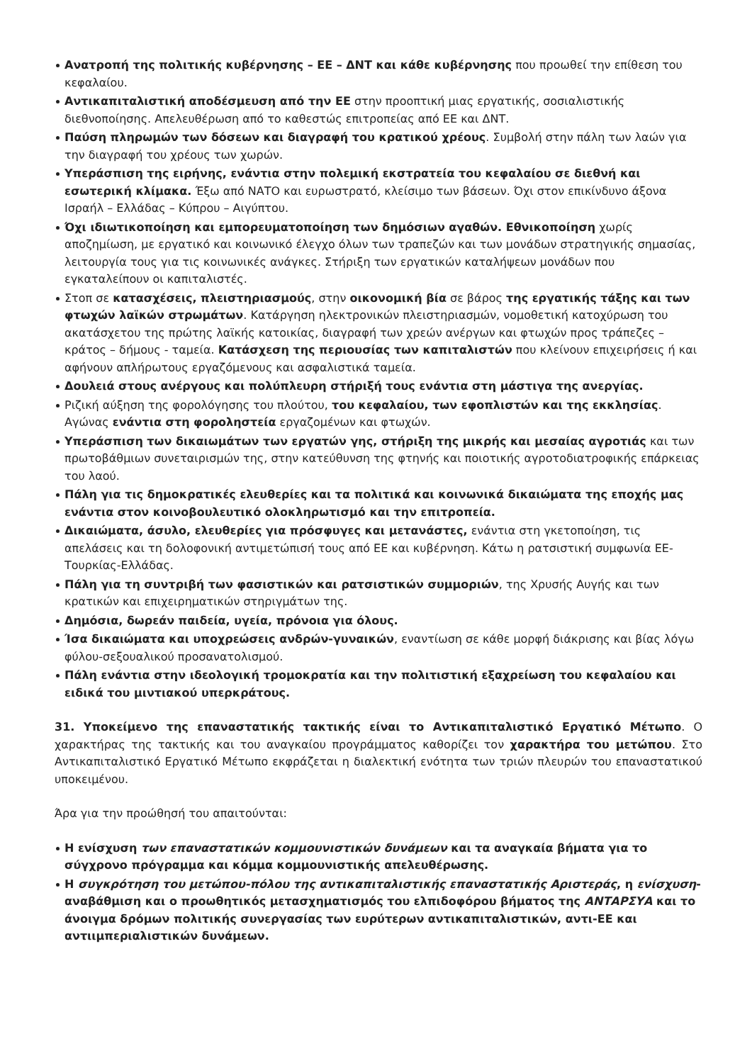Ανατροπή της πολιτικής κυβέρνησης – ΕΕ – ΔΝΤ και κάθε κυβέρνησης που προωθεί την επίθεση του κεφαλαίου.
Αντικαπιταλιστική αποδέσμευση από την ΕΕ στην προοπτική μιας εργατικής, σοσιαλιστικής διεθνοποίησης. Απελευθέρωση από το καθεστώς επιτροπείας από ΕΕ και ΔΝΤ.
Παύση πληρωμών των δόσεων και διαγραφή του κρατικού χρέους. Συμβολή στην πάλη των λαών για την διαγραφή του χρέους των χωρών.
Υπεράσπιση της ειρήνης, ενάντια στην πολεμική εκστρατεία του κεφαλαίου σε διεθνή και εσωτερική κλίμακα. Έξω από ΝΑΤΟ και ευρωστρατό, κλείσιμο των βάσεων. Όχι στον επικίνδυνο άξονα Ισραήλ – Ελλάδας – Κύπρου – Αιγύπτου.
Όχι ιδιωτικοποίηση και εμπορευματοποίηση των δημόσιων αγαθών. Εθνικοποίηση χωρίς αποζημίωση, με εργατικό και κοινωνικό έλεγχο όλων των τραπεζών και των μονάδων στρατηγικής σημασίας, λειτουργία τους για τις κοινωνικές ανάγκες. Στήριξη των εργατικών καταλήψεων μονάδων που εγκαταλείπουν οι καπιταλιστές.
Στοπ σε κατασχέσεις, πλειστηριασμούς, στην οικονομική βία σε βάρος της εργατικής τάξης και των φτωχών λαϊκών στρωμάτων. Κατάργηση ηλεκτρονικών πλειστηριασμών, νομοθετική κατοχύρωση του ακατάσχετου της πρώτης λαϊκής κατοικίας, διαγραφή των χρεών ανέργων και φτωχών προς τράπεζες – κράτος – δήμους - ταμεία. Κατάσχεση της περιουσίας των καπιταλιστών που κλείνουν επιχειρήσεις ή και αφήνουν απλήρωτους εργαζόμενους και ασφαλιστικά ταμεία.
Δουλειά στους ανέργους και πολύπλευρη στήριξή τους ενάντια στη μάστιγα της ανεργίας.
Ριζική αύξηση της φορολόγησης του πλούτου, του κεφαλαίου, των εφοπλιστών και της εκκλησίας. Αγώνας ενάντια στη φοροληστεία εργαζομένων και φτωχών.
Υπεράσπιση των δικαιωμάτων των εργατών γης, στήριξη της μικρής και μεσαίας αγροτιάς και των πρωτοβάθμιων συνεταιρισμών της, στην κατεύθυνση της φτηνής και ποιοτικής αγροτοδιατροφικής επάρκειας του λαού.
Πάλη για τις δημοκρατικές ελευθερίες και τα πολιτικά και κοινωνικά δικαιώματα της εποχής μας ενάντια στον κοινοβουλευτικό ολοκληρωτισμό και την επιτροπεία.
Δικαιώματα, άσυλο, ελευθερίες για πρόσφυγες και μετανάστες, ενάντια στη γκετοποίηση, τις απελάσεις και τη δολοφονική αντιμετώπισή τους από ΕΕ και κυβέρνηση. Κάτω η ρατσιστική συμφωνία ΕΕ-Τουρκίας-Ελλάδας.
Πάλη για τη συντριβή των φασιστικών και ρατσιστικών συμμοριών, της Χρυσής Αυγής και των κρατικών και επιχειρηματικών στηριγμάτων της.
Δημόσια, δωρεάν παιδεία, υγεία, πρόνοια για όλους.
Ίσα δικαιώματα και υποχρεώσεις ανδρών-γυναικών, εναντίωση σε κάθε μορφή διάκρισης και βίας λόγω φύλου-σεξουαλικού προσανατολισμού.
Πάλη ενάντια στην ιδεολογική τρομοκρατία και την πολιτιστική εξαχρείωση του κεφαλαίου και ειδικά του μιντιακού υπερκράτους.
31. Υποκείμενο της επαναστατικής τακτικής είναι το Αντικαπιταλιστικό Εργατικό Μέτωπο. Ο χαρακτήρας της τακτικής και του αναγκαίου προγράμματος καθορίζει τον χαρακτήρα του μετώπου. Στο Αντικαπιταλιστικό Εργατικό Μέτωπο εκφράζεται η διαλεκτική ενότητα των τριών πλευρών του επαναστατικού υποκειμένου.
Άρα για την προώθησή του απαιτούνται:
Η ενίσχυση των επαναστατικών κομμουνιστικών δυνάμεων και τα αναγκαία βήματα για το σύγχρονο πρόγραμμα και κόμμα κομμουνιστικής απελευθέρωσης.
Η συγκρότηση του μετώπου-πόλου της αντικαπιταλιστικής επαναστατικής Αριστεράς, η ενίσχυση-αναβάθμιση και ο προωθητικός μετασχηματισμός του ελπιδοφόρου βήματος της ΑΝΤΑΡΣΥΑ και το άνοιγμα δρόμων πολιτικής συνεργασίας των ευρύτερων αντικαπιταλιστικών, αντι-ΕΕ και αντιιμπεριαλιστικών δυνάμεων.